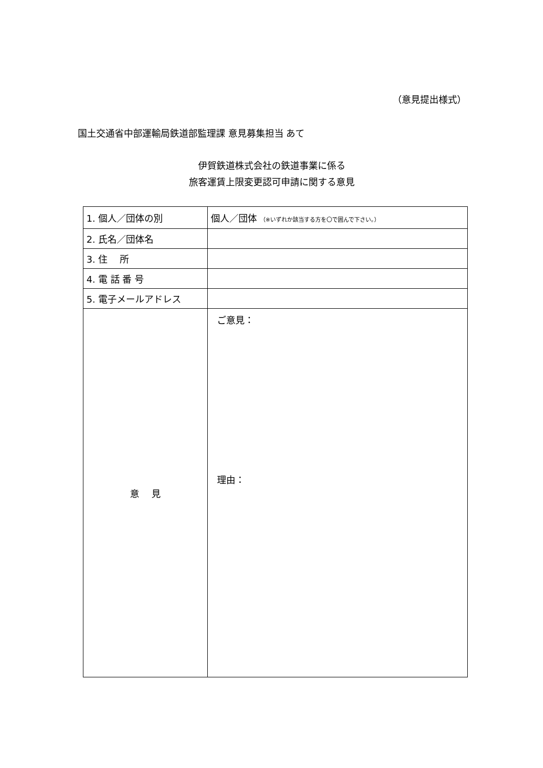（意見提出様式）
国土交通省中部運輸局鉄道部監理課 意見募集担当 あて
伊賀鉄道株式会社の鉄道事業に係る
旅客運賃上限変更認可申請に関する意見
| 1. 個人／団体の別 | 個人／団体 （※いずれか該当する方を〇で囲んで下さい。） |
| 2. 氏名／団体名 | |
| 3. 住 所 | |
| 4. 電 話 番 号 | |
| 5. 電子メールアドレス | |
| 意 見 | ご意見： 理由： |